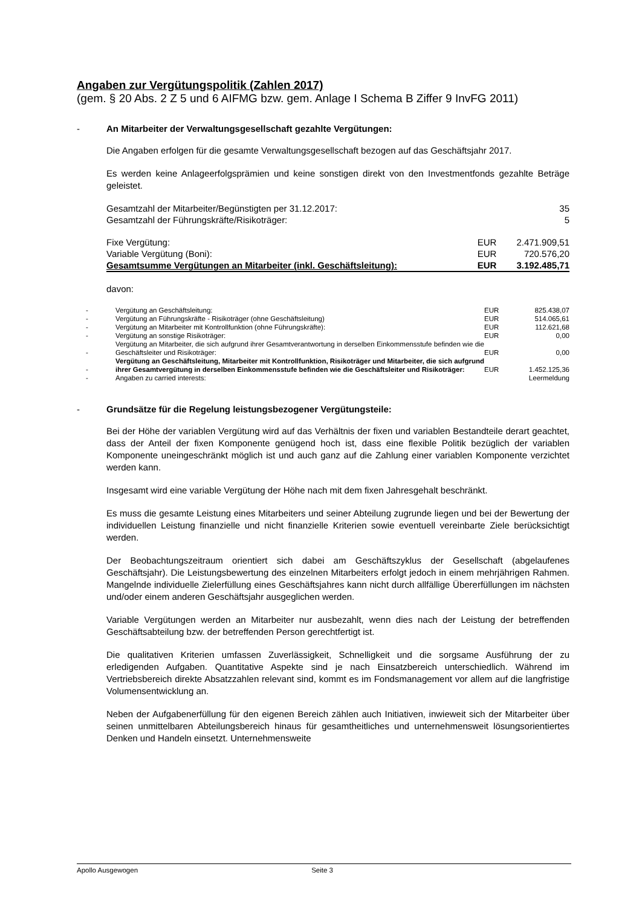Angaben zur Vergütungspolitik (Zahlen 2017)
(gem. § 20 Abs. 2 Z 5 und 6 AIFMG bzw. gem. Anlage I Schema B Ziffer 9 InvFG 2011)
- An Mitarbeiter der Verwaltungsgesellschaft gezahlte Vergütungen:
Die Angaben erfolgen für die gesamte Verwaltungsgesellschaft bezogen auf das Geschäftsjahr 2017.
Es werden keine Anlageerfolgsprämien und keine sonstigen direkt von den Investmentfonds gezahlte Beträge geleistet.
| Gesamtzahl der Mitarbeiter/Begünstigten per 31.12.2017: | | 35 |
| Gesamtzahl der Führungskräfte/Risikoträger: | | 5 |
| Fixe Vergütung: | EUR | 2.471.909,51 |
| Variable Vergütung (Boni): | EUR | 720.576,20 |
| Gesamtsumme Vergütungen an Mitarbeiter (inkl. Geschäftsleitung): | EUR | 3.192.485,71 |
davon:
| - | Vergütung an Geschäftsleitung: | EUR | 825.438,07 |
| - | Vergütung an Führungskräfte - Risikoträger (ohne Geschäftsleitung) | EUR | 514.065,61 |
| - | Vergütung an Mitarbeiter mit Kontrollfunktion (ohne Führungskräfte): | EUR | 112.621,68 |
| - | Vergütung an sonstige Risikoträger: | EUR | 0,00 |
| - | Vergütung an Mitarbeiter, die sich aufgrund ihrer Gesamtverantwortung in derselben Einkommensstufe befinden wie die Geschäftsleiter und Risikoträger: | EUR | 0,00 |
| - | Vergütung an Geschäftsleitung, Mitarbeiter mit Kontrollfunktion, Risikoträger und Mitarbeiter, die sich aufgrund ihrer Gesamtvergütung in derselben Einkommensstufe befinden wie die Geschäftsleiter und Risikoträger: | EUR | 1.452.125,36 |
| - | Angaben zu carried interests: | | Leermeldung |
- Grundsätze für die Regelung leistungsbezogener Vergütungsteile:
Bei der Höhe der variablen Vergütung wird auf das Verhältnis der fixen und variablen Bestandteile derart geachtet, dass der Anteil der fixen Komponente genügend hoch ist, dass eine flexible Politik bezüglich der variablen Komponente uneingeschränkt möglich ist und auch ganz auf die Zahlung einer variablen Komponente verzichtet werden kann.
Insgesamt wird eine variable Vergütung der Höhe nach mit dem fixen Jahresgehalt beschränkt.
Es muss die gesamte Leistung eines Mitarbeiters und seiner Abteilung zugrunde liegen und bei der Bewertung der individuellen Leistung finanzielle und nicht finanzielle Kriterien sowie eventuell vereinbarte Ziele berücksichtigt werden.
Der Beobachtungszeitraum orientiert sich dabei am Geschäftszyklus der Gesellschaft (abgelaufenes Geschäftsjahr). Die Leistungsbewertung des einzelnen Mitarbeiters erfolgt jedoch in einem mehrjährigen Rahmen. Mangelnde individuelle Zielerfüllung eines Geschäftsjahres kann nicht durch allfällige Übererfüllungen im nächsten und/oder einem anderen Geschäftsjahr ausgeglichen werden.
Variable Vergütungen werden an Mitarbeiter nur ausbezahlt, wenn dies nach der Leistung der betreffenden Geschäftsabteilung bzw. der betreffenden Person gerechtfertigt ist.
Die qualitativen Kriterien umfassen Zuverlässigkeit, Schnelligkeit und die sorgsame Ausführung der zu erledigenden Aufgaben. Quantitative Aspekte sind je nach Einsatzbereich unterschiedlich. Während im Vertriebsbereich direkte Absatzzahlen relevant sind, kommt es im Fondsmanagement vor allem auf die langfristige Volumensentwicklung an.
Neben der Aufgabenerfüllung für den eigenen Bereich zählen auch Initiativen, inwieweit sich der Mitarbeiter über seinen unmittelbaren Abteilungsbereich hinaus für gesamtheitliches und unternehmensweit lösungsorientiertes Denken und Handeln einsetzt. Unternehmensweite
Apollo Ausgewogen Seite 3